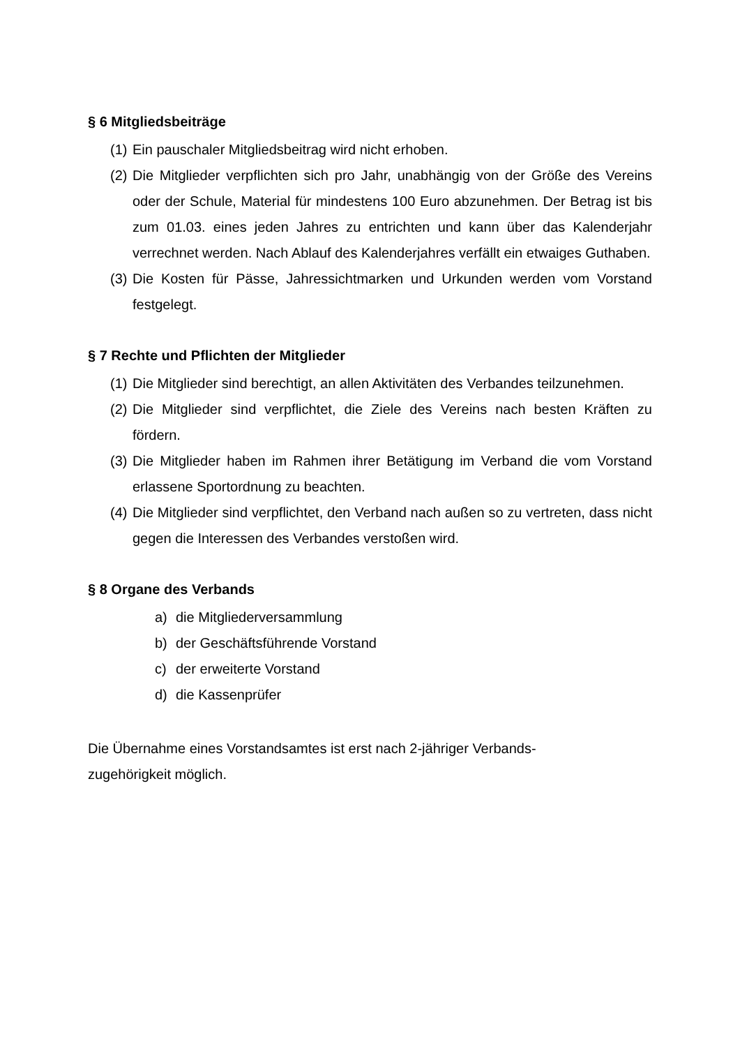§ 6 Mitgliedsbeiträge
(1) Ein pauschaler Mitgliedsbeitrag wird nicht erhoben.
(2) Die Mitglieder verpflichten sich pro Jahr, unabhängig von der Größe des Vereins oder der Schule, Material für mindestens 100 Euro abzunehmen. Der Betrag ist bis zum 01.03. eines jeden Jahres zu entrichten und kann über das Kalenderjahr verrechnet werden. Nach Ablauf des Kalenderjahres verfällt ein etwaiges Guthaben.
(3) Die Kosten für Pässe, Jahressichtmarken und Urkunden werden vom Vorstand festgelegt.
§ 7 Rechte und Pflichten der Mitglieder
(1) Die Mitglieder sind berechtigt, an allen Aktivitäten des Verbandes teilzunehmen.
(2) Die Mitglieder sind verpflichtet, die Ziele des Vereins nach besten Kräften zu fördern.
(3) Die Mitglieder haben im Rahmen ihrer Betätigung im Verband die vom Vorstand erlassene Sportordnung zu beachten.
(4) Die Mitglieder sind verpflichtet, den Verband nach außen so zu vertreten, dass nicht gegen die Interessen des Verbandes verstoßen wird.
§ 8 Organe des Verbands
a) die Mitgliederversammlung
b) der Geschäftsführende Vorstand
c) der erweiterte Vorstand
d) die Kassenprüfer
Die Übernahme eines Vorstandsamtes ist erst nach 2-jähriger Verbands-
zugehörigkeit möglich.